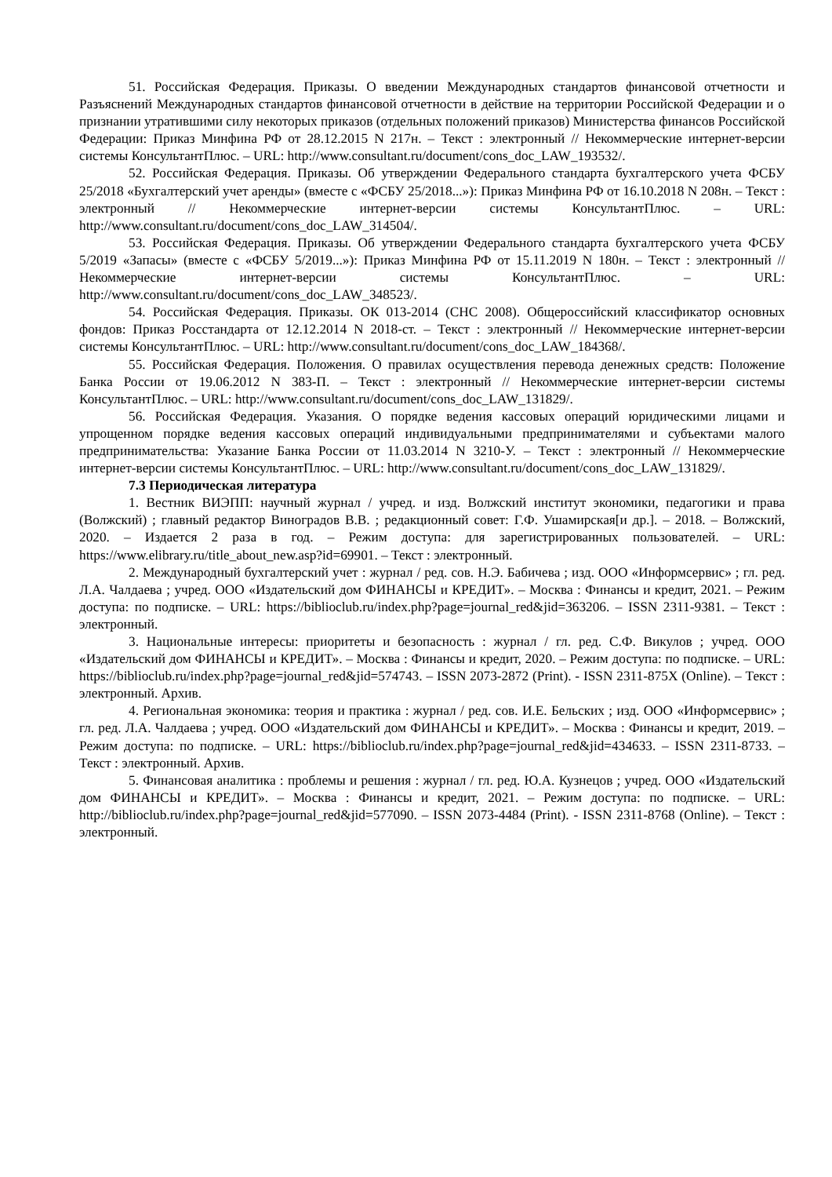51. Российская Федерация. Приказы. О введении Международных стандартов финансовой отчетности и Разъяснений Международных стандартов финансовой отчетности в действие на территории Российской Федерации и о признании утратившими силу некоторых приказов (отдельных положений приказов) Министерства финансов Российской Федерации: Приказ Минфина РФ от 28.12.2015 N 217н. – Текст : электронный // Некоммерческие интернет-версии системы КонсультантПлюс. – URL: http://www.consultant.ru/document/cons_doc_LAW_193532/.
52. Российская Федерация. Приказы. Об утверждении Федерального стандарта бухгалтерского учета ФСБУ 25/2018 «Бухгалтерский учет аренды» (вместе с «ФСБУ 25/2018...»): Приказ Минфина РФ от 16.10.2018 N 208н. – Текст : электронный // Некоммерческие интернет-версии системы КонсультантПлюс. – URL: http://www.consultant.ru/document/cons_doc_LAW_314504/.
53. Российская Федерация. Приказы. Об утверждении Федерального стандарта бухгалтерского учета ФСБУ 5/2019 «Запасы» (вместе с «ФСБУ 5/2019...»): Приказ Минфина РФ от 15.11.2019 N 180н. – Текст : электронный // Некоммерческие интернет-версии системы КонсультантПлюс. – URL: http://www.consultant.ru/document/cons_doc_LAW_348523/.
54. Российская Федерация. Приказы. ОК 013-2014 (СНС 2008). Общероссийский классификатор основных фондов: Приказ Росстандарта от 12.12.2014 N 2018-ст. – Текст : электронный // Некоммерческие интернет-версии системы КонсультантПлюс. – URL: http://www.consultant.ru/document/cons_doc_LAW_184368/.
55. Российская Федерация. Положения. О правилах осуществления перевода денежных средств: Положение Банка России от 19.06.2012 N 383-П. – Текст : электронный // Некоммерческие интернет-версии системы КонсультантПлюс. – URL: http://www.consultant.ru/document/cons_doc_LAW_131829/.
56. Российская Федерация. Указания. О порядке ведения кассовых операций юридическими лицами и упрощенном порядке ведения кассовых операций индивидуальными предпринимателями и субъектами малого предпринимательства: Указание Банка России от 11.03.2014 N 3210-У. – Текст : электронный // Некоммерческие интернет-версии системы КонсультантПлюс. – URL: http://www.consultant.ru/document/cons_doc_LAW_131829/.
7.3 Периодическая литература
1. Вестник ВИЭПП: научный журнал / учред. и изд. Волжский институт экономики, педагогики и права (Волжский) ; главный редактор Виноградов В.В. ; редакционный совет: Г.Ф. Ушамирская[и др.]. – 2018. – Волжский, 2020. – Издается 2 раза в год. – Режим доступа: для зарегистрированных пользователей. – URL: https://www.elibrary.ru/title_about_new.asp?id=69901. – Текст : электронный.
2. Международный бухгалтерский учет : журнал / ред. сов. Н.Э. Бабичева ; изд. ООО «Информсервис» ; гл. ред. Л.А. Чалдаева ; учред. ООО «Издательский дом ФИНАНСЫ и КРЕДИТ». – Москва : Финансы и кредит, 2021. – Режим доступа: по подписке. – URL: https://biblioclub.ru/index.php?page=journal_red&jid=363206. – ISSN 2311-9381. – Текст : электронный.
3. Национальные интересы: приоритеты и безопасность : журнал / гл. ред. С.Ф. Викулов ; учред. ООО «Издательский дом ФИНАНСЫ и КРЕДИТ». – Москва : Финансы и кредит, 2020. – Режим доступа: по подписке. – URL: https://biblioclub.ru/index.php?page=journal_red&jid=574743. – ISSN 2073-2872 (Print). - ISSN 2311-875X (Online). – Текст : электронный. Архив.
4. Региональная экономика: теория и практика : журнал / ред. сов. И.Е. Бельских ; изд. ООО «Информсервис» ; гл. ред. Л.А. Чалдаева ; учред. ООО «Издательский дом ФИНАНСЫ и КРЕДИТ». – Москва : Финансы и кредит, 2019. – Режим доступа: по подписке. – URL: https://biblioclub.ru/index.php?page=journal_red&jid=434633. – ISSN 2311-8733. – Текст : электронный. Архив.
5. Финансовая аналитика : проблемы и решения : журнал / гл. ред. Ю.А. Кузнецов ; учред. ООО «Издательский дом ФИНАНСЫ и КРЕДИТ». – Москва : Финансы и кредит, 2021. – Режим доступа: по подписке. – URL: http://biblioclub.ru/index.php?page=journal_red&jid=577090. – ISSN 2073-4484 (Print). - ISSN 2311-8768 (Online). – Текст : электронный.